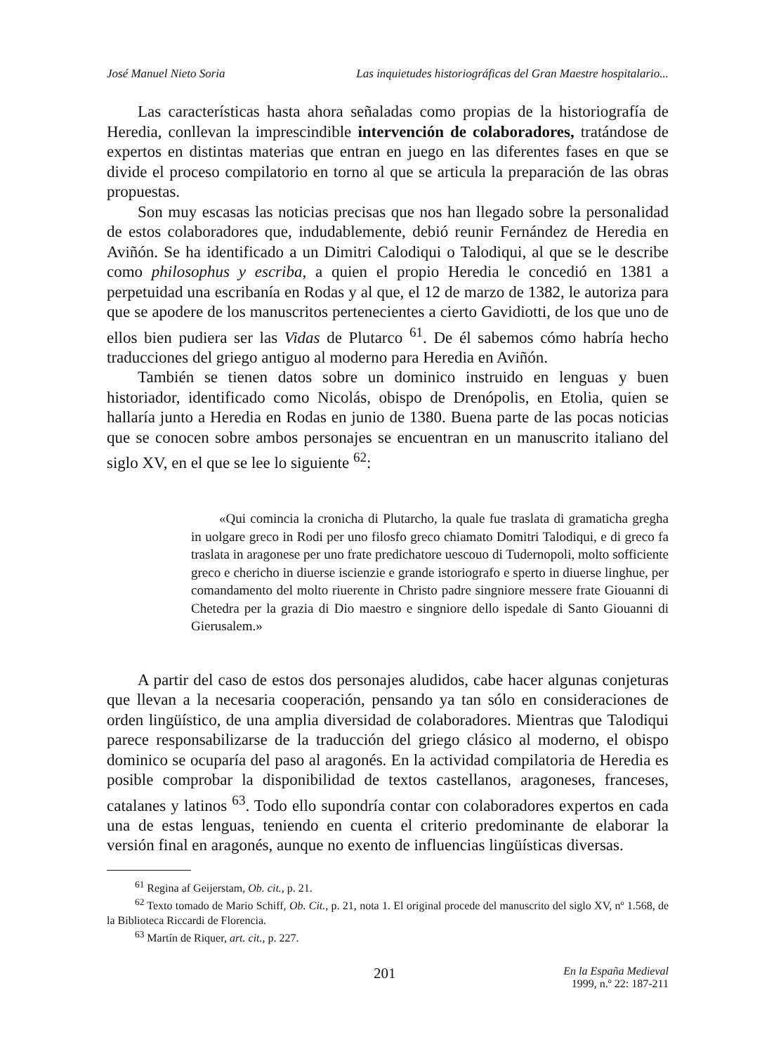José Manuel Nieto Soria Las inquietudes historiográficas del Gran Maestre hospitalario...
Las características hasta ahora señaladas como propias de la historiografía de Heredia, conllevan la imprescindible intervención de colaboradores, tratándose de expertos en distintas materias que entran en juego en las diferentes fases en que se divide el proceso compilatorio en torno al que se articula la preparación de las obras propuestas.
Son muy escasas las noticias precisas que nos han llegado sobre la personalidad de estos colaboradores que, indudablemente, debió reunir Fernández de Heredia en Aviñón. Se ha identificado a un Dimitri Calodiqui o Talodiqui, al que se le describe como philosophus y escriba, a quien el propio Heredia le concedió en 1381 a perpetuidad una escribanía en Rodas y al que, el 12 de marzo de 1382, le autoriza para que se apodere de los manuscritos pertenecientes a cierto Gavidiotti, de los que uno de ellos bien pudiera ser las Vidas de Plutarco <sup>61</sup>. De él sabemos cómo habría hecho traducciones del griego antiguo al moderno para Heredia en Aviñón.
También se tienen datos sobre un dominico instruido en lenguas y buen historiador, identificado como Nicolás, obispo de Drenópolis, en Etolia, quien se hallaría junto a Heredia en Rodas en junio de 1380. Buena parte de las pocas noticias que se conocen sobre ambos personajes se encuentran en un manuscrito italiano del siglo XV, en el que se lee lo siguiente <sup>62</sup>:
«Qui comincia la cronicha di Plutarcho, la quale fue traslata di gramaticha gregha in uolgare greco in Rodi per uno filosfo greco chiamato Domitri Talodiqui, e di greco fa traslata in aragonese per uno frate predichatore uescouo di Tudernopoli, molto sofficiente greco e chericho in diuerse iscienzie e grande istoriografo e sperto in diuerse linghue, per comandamento del molto riuerente in Christo padre singniore messere frate Giouanni di Chetedra per la grazia di Dio maestro e singniore dello ispedale di Santo Giouanni di Gierusalem.»
A partir del caso de estos dos personajes aludidos, cabe hacer algunas conjeturas que llevan a la necesaria cooperación, pensando ya tan sólo en consideraciones de orden lingüístico, de una amplia diversidad de colaboradores. Mientras que Talodiqui parece responsabilizarse de la traducción del griego clásico al moderno, el obispo dominico se ocuparía del paso al aragonés. En la actividad compilatoria de Heredia es posible comprobar la disponibilidad de textos castellanos, aragoneses, franceses, catalanes y latinos <sup>63</sup>. Todo ello supondría contar con colaboradores expertos en cada una de estas lenguas, teniendo en cuenta el criterio predominante de elaborar la versión final en aragonés, aunque no exento de influencias lingüísticas diversas.
<sup>61</sup> Regina af Geijerstam, Ob. cit., p. 21.
<sup>62</sup> Texto tomado de Mario Schiff, Ob. Cit., p. 21, nota 1. El original procede del manuscrito del siglo XV, nº 1.568, de la Biblioteca Riccardi de Florencia.
<sup>63</sup> Martín de Riquer, art. cit., p. 227.
201 En la España Medieval
1999, n.º 22: 187-211